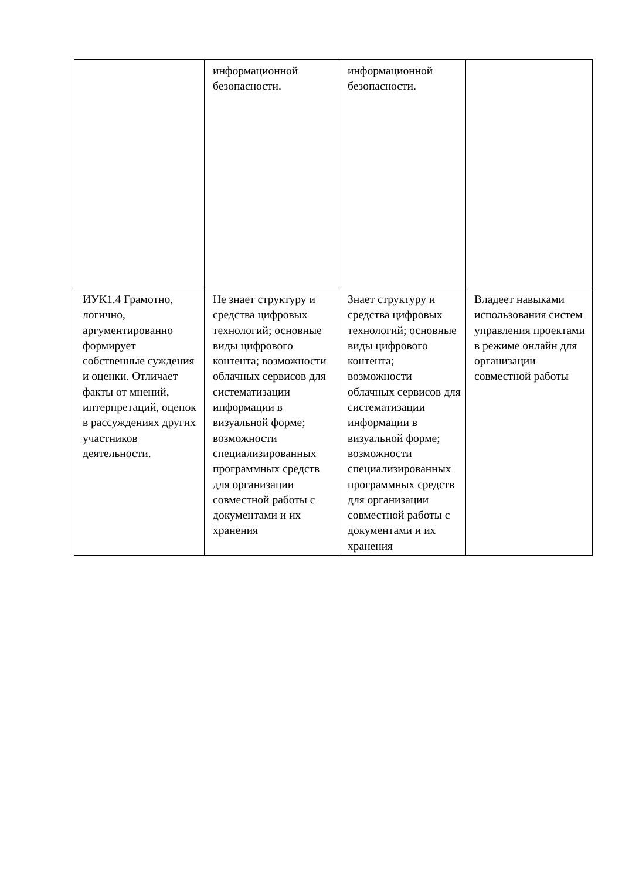| | информационной безопасности. | информационной безопасности. | |
| ИУК1.4 Грамотно, логично, аргументированно формирует собственные суждения и оценки. Отличает факты от мнений, интерпретаций, оценок в рассуждениях других участников деятельности. | Не знает структуру и средства цифровых технологий; основные виды цифрового контента; возможности облачных сервисов для систематизации информации в визуальной форме; возможности специализированных программных средств для организации совместной работы с документами и их хранения | Знает структуру и средства цифровых технологий; основные виды цифрового контента; возможности облачных сервисов для систематизации информации в визуальной форме; возможности специализированных программных средств для организации совместной работы с документами и их хранения | Владеет навыками использования систем управления проектами в режиме онлайн для организации совместной работы |